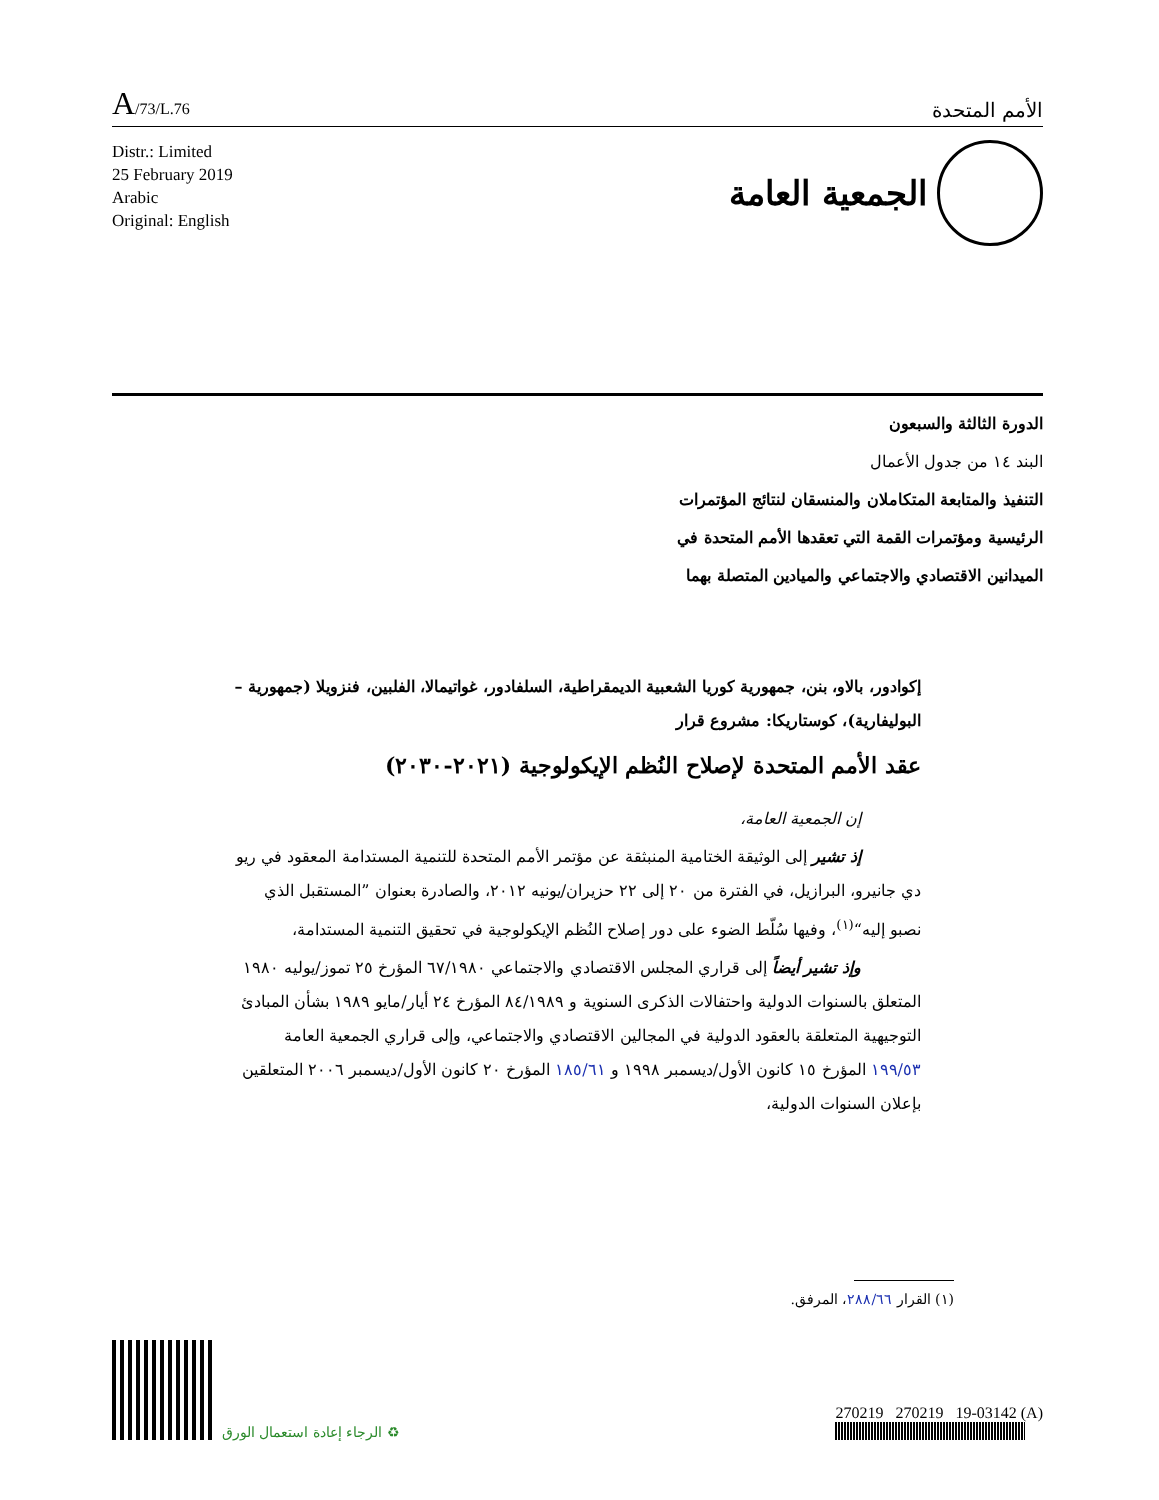A/73/L.76
الأمم المتحدة
Distr.: Limited
25 February 2019
Arabic
Original: English
الجمعية العامة
الدورة الثالثة والسبعون
البند ١٤ من جدول الأعمال
التنفيذ والمتابعة المتكاملان والمنسقان لنتائج المؤتمرات الرئيسية ومؤتمرات القمة التي تعقدها الأمم المتحدة في الميدانين الاقتصادي والاجتماعي والميادين المتصلة بهما
إكوادور، بالاو، بنن، جمهورية كوريا الشعبية الديمقراطية، السلفادور، غواتيمالا، الفلبين، فنزويلا (جمهورية – البوليفارية)، كوستاريكا: مشروع قرار
عقد الأمم المتحدة لإصلاح النُظم الإيكولوجية (٢٠٢١-٢٠٣٠)
إن الجمعية العامة،
إذ تشير إلى الوثيقة الختامية المنبثقة عن مؤتمر الأمم المتحدة للتنمية المستدامة المعقود في ريو دي جانيرو، البرازيل، في الفترة من ٢٠ إلى ٢٢ حزيران/يونيه ٢٠١٢، والصادرة بعنوان ”المستقبل الذي نصبو إليه“<sup>(١)</sup>، وفيها سُلّط الضوء على دور إصلاح النُظم الإيكولوجية في تحقيق التنمية المستدامة،
وإذ تشير أيضاً إلى قراري المجلس الاقتصادي والاجتماعي ٦٧/١٩٨٠ المؤرخ ٢٥ تموز/يوليه ١٩٨٠ المتعلق بالسنوات الدولية واحتفالات الذكرى السنوية و ٨٤/١٩٨٩ المؤرخ ٢٤ أيار/مايو ١٩٨٩ بشأن المبادئ التوجيهية المتعلقة بالعقود الدولية في المجالين الاقتصادي والاجتماعي، وإلى قراري الجمعية العامة ١٩٩/٥٣ المؤرخ ١٥ كانون الأول/ديسمبر ١٩٩٨ و ١٨٥/٦١ المؤرخ ٢٠ كانون الأول/ديسمبر ٢٠٠٦ المتعلقين بإعلان السنوات الدولية،
(١) القرار ٢٨٨/٦٦، المرفق.
♻ الرجاء إعادة استعمال الورق
270219 270219 19-03142 (A)